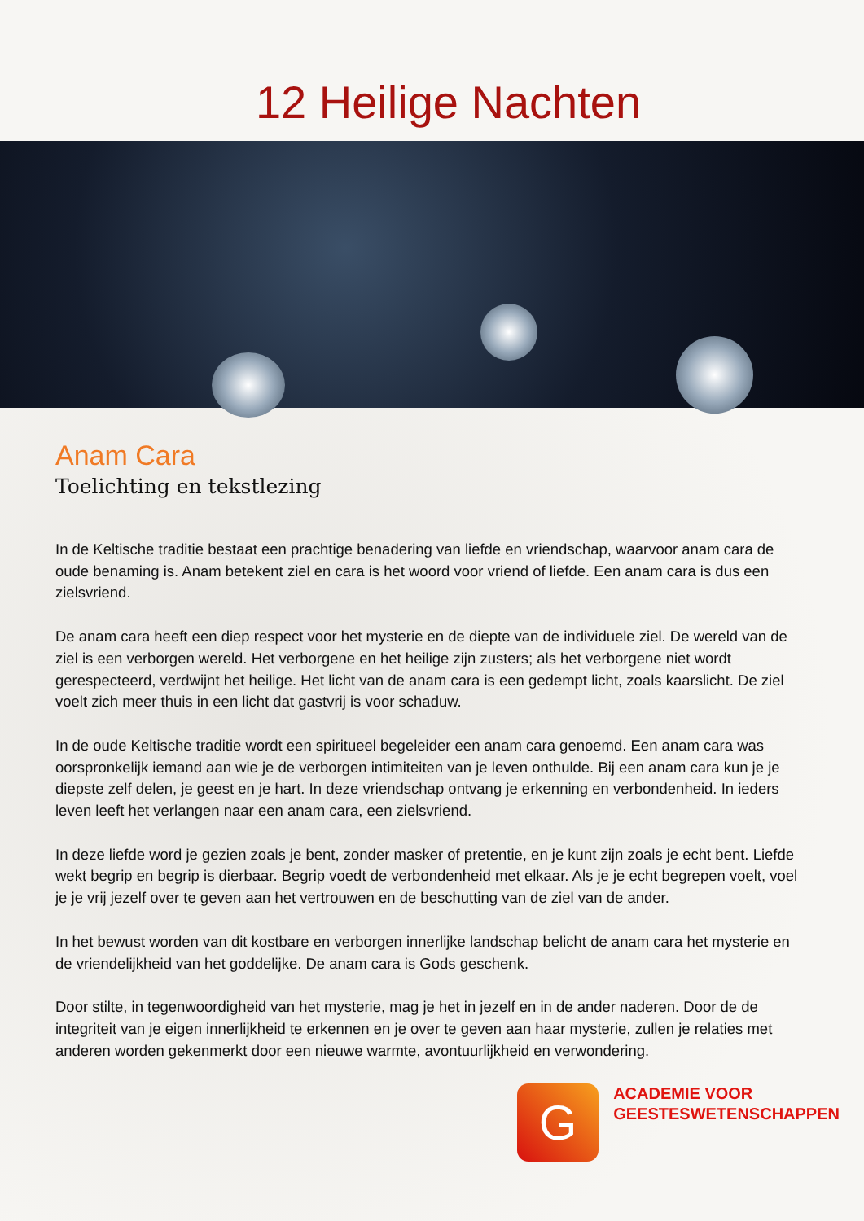12 Heilige Nachten
Anam Cara
Toelichting en tekstlezing
In de Keltische traditie bestaat een prachtige benadering van liefde en vriendschap, waarvoor anam cara de oude benaming is. Anam betekent ziel en cara is het woord voor vriend of liefde. Een anam cara is dus een zielsvriend.
De anam cara heeft een diep respect voor het mysterie en de diepte van de individuele ziel. De wereld van de ziel is een verborgen wereld. Het verborgene en het heilige zijn zusters; als het verborgene niet wordt gerespecteerd, verdwijnt het heilige. Het licht van de anam cara is een gedempt licht, zoals kaarslicht. De ziel voelt zich meer thuis in een licht dat gastvrij is voor schaduw.
In de oude Keltische traditie wordt een spiritueel begeleider een anam cara genoemd. Een anam cara was oorspronkelijk iemand aan wie je de verborgen intimiteiten van je leven onthulde. Bij een anam cara kun je je diepste zelf delen, je geest en je hart. In deze vriendschap ontvang je erkenning en verbondenheid. In ieders leven leeft het verlangen naar een anam cara, een zielsvriend.
In deze liefde word je gezien zoals je bent, zonder masker of pretentie, en je kunt zijn zoals je echt bent. Liefde wekt begrip en begrip is dierbaar. Begrip voedt de verbondenheid met elkaar. Als je je echt begrepen voelt, voel je je vrij jezelf over te geven aan het vertrouwen en de beschutting van de ziel van de ander.
In het bewust worden van dit kostbare en verborgen innerlijke landschap belicht de anam cara het mysterie en de vriendelijkheid van het goddelijke. De anam cara is Gods geschenk.
Door stilte, in tegenwoordigheid van het mysterie, mag je het in jezelf en in de ander naderen. Door de de integriteit van je eigen innerlijkheid te erkennen en je over te geven aan haar mysterie, zullen je relaties met anderen worden gekenmerkt door een nieuwe warmte, avontuurlijkheid en verwondering.
G
ACADEMIE VOOR
GEESTESWETENSCHAPPEN